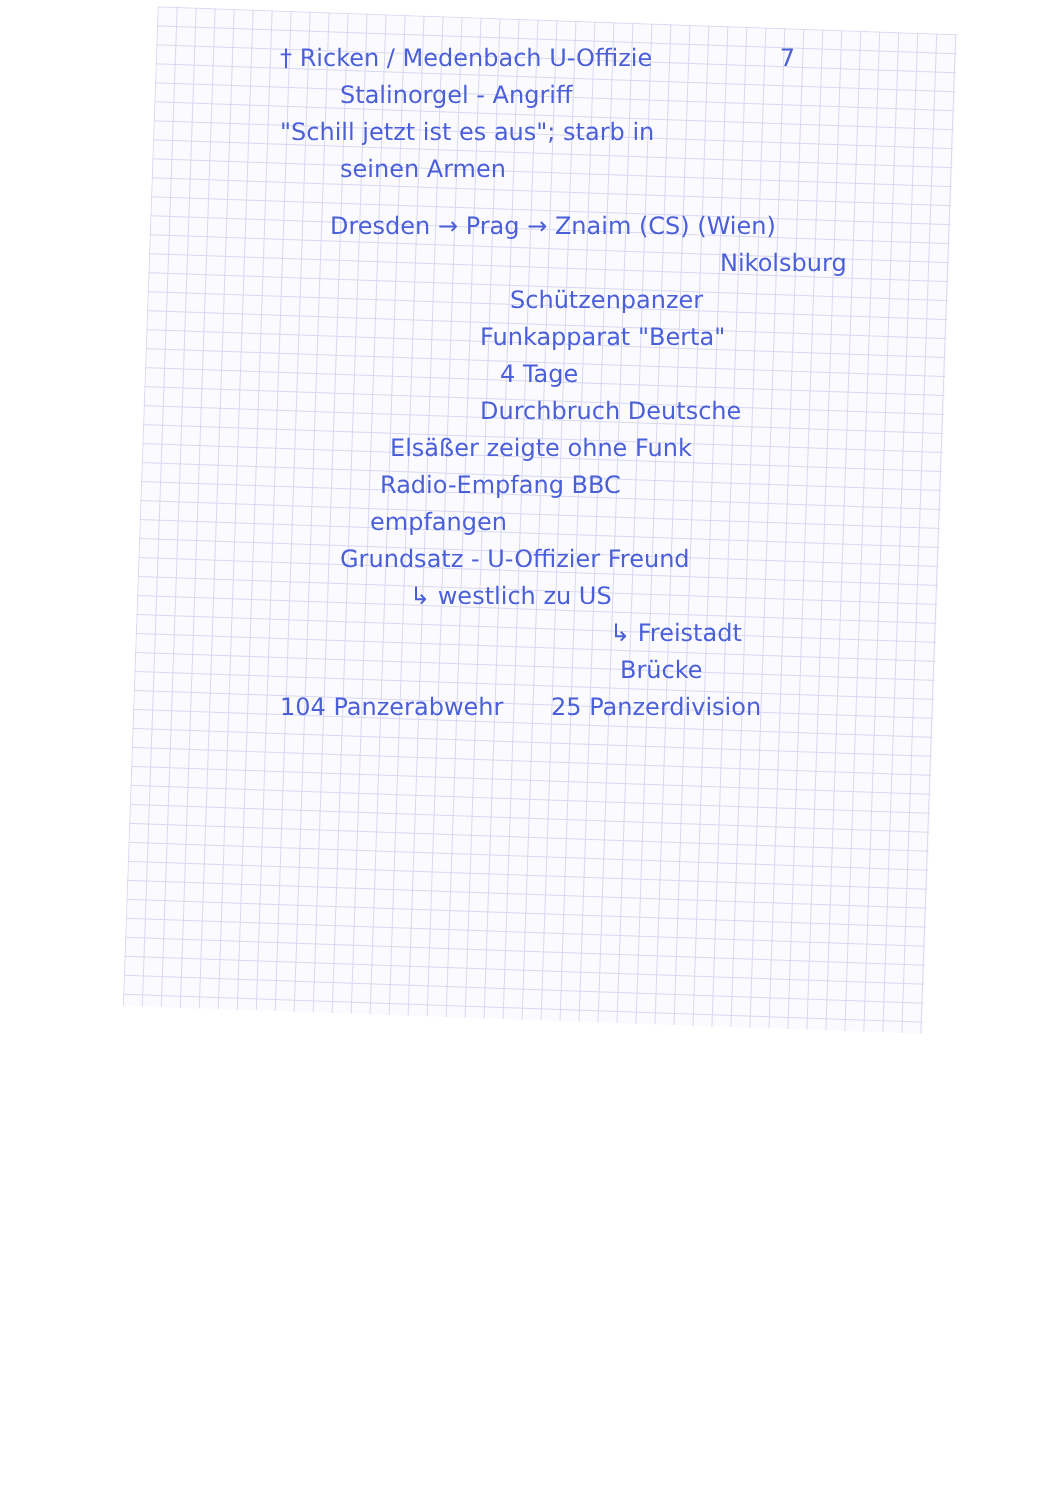† Ricken / Medenbach U-Offizie 7
Stalinorgel - Angriff
"Schill jetzt ist es aus"; starb in
seinen Armen
Dresden → Prag → Znaim (CS) (Wien)
Nikolsburg
Schützenpanzer
Funkapparat "Berta"
4 Tage
Durchbruch Deutsche
Elsäßer zeigte ohne Funk
Radio-Empfang BBC
empfangen
Grundsatz - U-Offizier Freund
↳ westlich zu US
↳ Freistadt
Brücke
104 Panzerabwehr 25 Panzerdivision